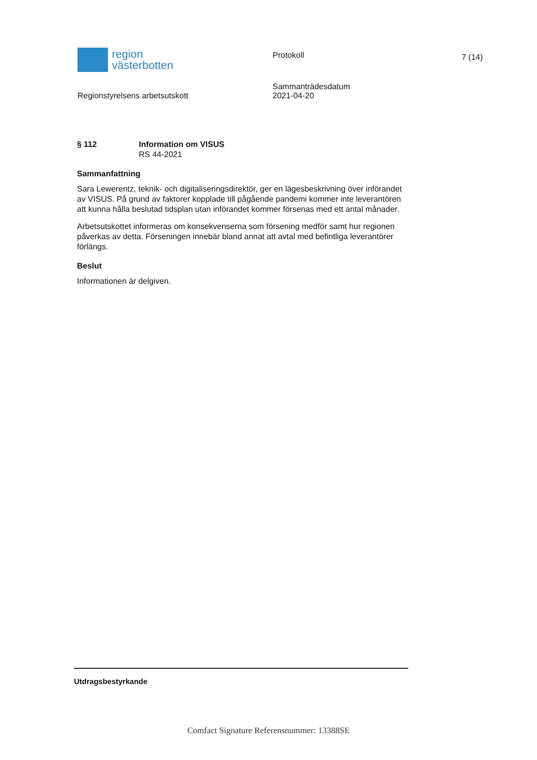region
västerbotten
Protokoll
7 (14)
Regionstyrelsens arbetsutskott
Sammanträdesdatum
2021-04-20
§ 112 Information om VISUS
RS 44-2021
Sammanfattning
Sara Lewerentz, teknik- och digitaliseringsdirektör, ger en lägesbeskrivning över införandet av VISUS. På grund av faktorer kopplade till pågående pandemi kommer inte leverantören att kunna hålla beslutad tidsplan utan införandet kommer försenas med ett antal månader.
Arbetsutskottet informeras om konsekvenserna som försening medför samt hur regionen påverkas av detta. Förseningen innebär bland annat att avtal med befintliga leverantörer förlängs.
Beslut
Informationen är delgiven.
Utdragsbestyrkande
Comfact Signature Referensnummer: 13388SE